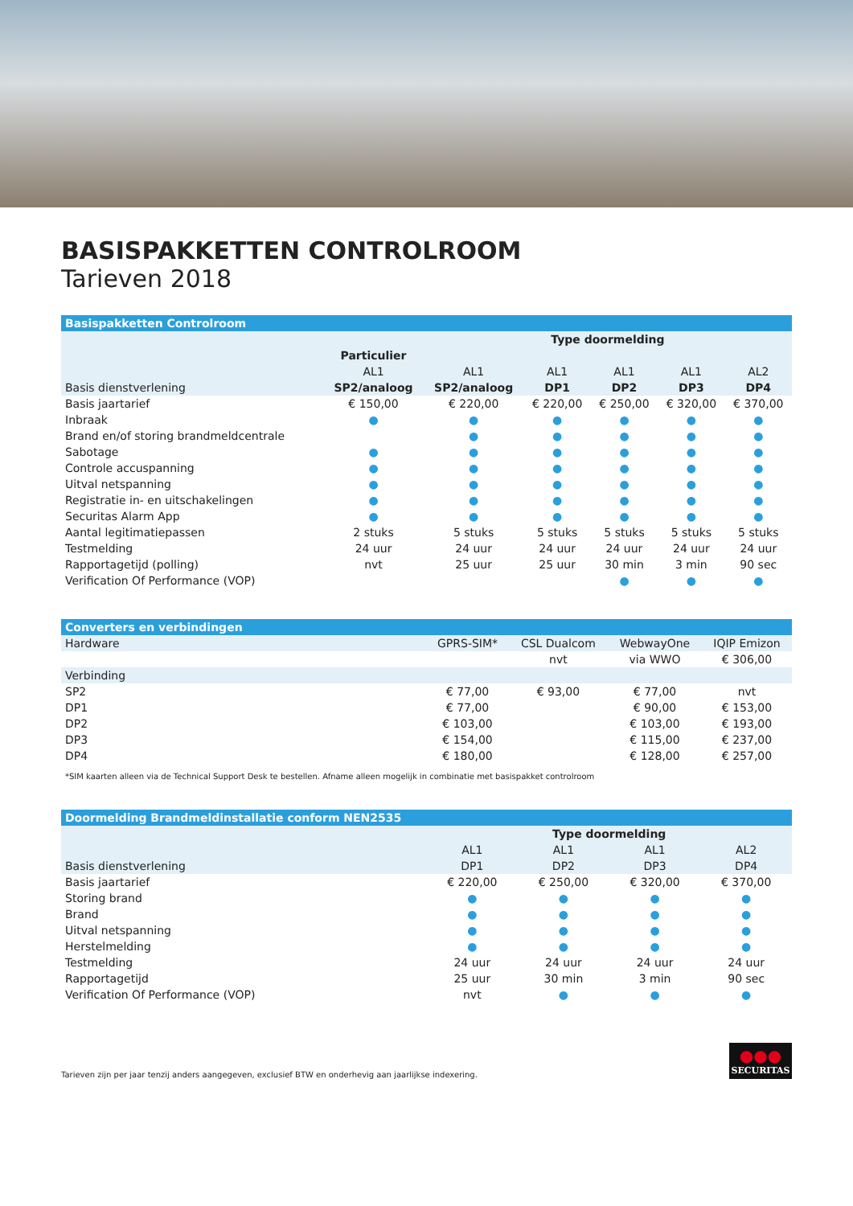BASISPAKKETTEN CONTROLROOM
Tarieven 2018
| Basispakketten Controlroom | | | | | | |
| --- | --- | --- | --- | --- | --- | --- |
| | | Type doormelding | | | | |
| | Particulier | | | | | |
| | AL1 | AL1 | AL1 | AL1 | AL1 | AL2 |
| Basis dienstverlening | SP2/analoog | SP2/analoog | DP1 | DP2 | DP3 | DP4 |
| Basis jaartarief | € 150,00 | € 220,00 | € 220,00 | € 250,00 | € 320,00 | € 370,00 |
| Inbraak | ● | ● | ● | ● | ● | ● |
| Brand en/of storing brandmeldcentrale | | ● | ● | ● | ● | ● |
| Sabotage | ● | ● | ● | ● | ● | ● |
| Controle accuspanning | ● | ● | ● | ● | ● | ● |
| Uitval netspanning | ● | ● | ● | ● | ● | ● |
| Registratie in- en uitschakelingen | ● | ● | ● | ● | ● | ● |
| Securitas Alarm App | ● | ● | ● | ● | ● | ● |
| Aantal legitimatiepassen | 2 stuks | 5 stuks | 5 stuks | 5 stuks | 5 stuks | 5 stuks |
| Testmelding | 24 uur | 24 uur | 24 uur | 24 uur | 24 uur | 24 uur |
| Rapportagetijd (polling) | nvt | 25 uur | 25 uur | 30 min | 3 min | 90 sec |
| Verification Of Performance (VOP) | | | | ● | ● | ● |
| Converters en verbindingen | | | | |
| --- | --- | --- | --- | --- |
| Hardware | GPRS-SIM* | CSL Dualcom | WebwayOne | IQIP Emizon |
| | | nvt | via WWO | € 306,00 |
| Verbinding | | | | |
| SP2 | € 77,00 | € 93,00 | € 77,00 | nvt |
| DP1 | € 77,00 | | € 90,00 | € 153,00 |
| DP2 | € 103,00 | | € 103,00 | € 193,00 |
| DP3 | € 154,00 | | € 115,00 | € 237,00 |
| DP4 | € 180,00 | | € 128,00 | € 257,00 |
*SIM kaarten alleen via de Technical Support Desk te bestellen. Afname alleen mogelijk in combinatie met basispakket controlroom
| Doormelding Brandmeldinstallatie conform NEN2535 | | | | |
| --- | --- | --- | --- | --- |
| | Type doormelding | | | |
| | AL1 | AL1 | AL1 | AL2 |
| Basis dienstverlening | DP1 | DP2 | DP3 | DP4 |
| Basis jaartarief | € 220,00 | € 250,00 | € 320,00 | € 370,00 |
| Storing brand | ● | ● | ● | ● |
| Brand | ● | ● | ● | ● |
| Uitval netspanning | ● | ● | ● | ● |
| Herstelmelding | ● | ● | ● | ● |
| Testmelding | 24 uur | 24 uur | 24 uur | 24 uur |
| Rapportagetijd | 25 uur | 30 min | 3 min | 90 sec |
| Verification Of Performance (VOP) | nvt | ● | ● | ● |
Tarieven zijn per jaar tenzij anders aangegeven, exclusief BTW en onderhevig aan jaarlijkse indexering.
●●●
SECURITAS